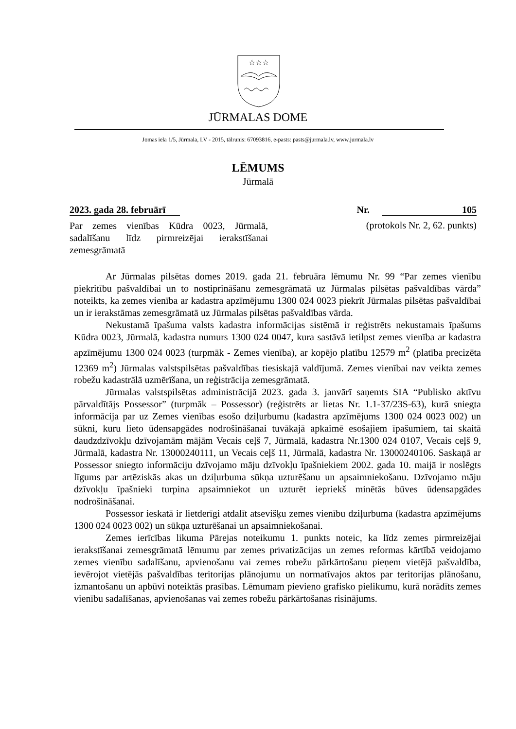☆☆☆
JŪRMALAS DOME
Jomas iela 1/5, Jūrmala, LV - 2015, tālrunis: 67093816, e-pasts: pasts@jurmala.lv, www.jurmala.lv
LĒMUMS
Jūrmalā
2023. gada 28. februārī Nr. 105
Par zemes vienības Kūdra 0023, Jūrmalā, sadalīšanu līdz pirmreizējai ierakstīšanai zemesgrāmatā
(protokols Nr. 2, 62. punkts)
Ar Jūrmalas pilsētas domes 2019. gada 21. februāra lēmumu Nr. 99 “Par zemes vienību piekritību pašvaldībai un to nostiprināšanu zemesgrāmatā uz Jūrmalas pilsētas pašvaldības vārda” noteikts, ka zemes vienība ar kadastra apzīmējumu 1300 024 0023 piekrīt Jūrmalas pilsētas pašvaldībai un ir ierakstāmas zemesgrāmatā uz Jūrmalas pilsētas pašvaldības vārda.
Nekustamā īpašuma valsts kadastra informācijas sistēmā ir reģistrēts nekustamais īpašums Kūdra 0023, Jūrmalā, kadastra numurs 1300 024 0047, kura sastāvā ietilpst zemes vienība ar kadastra apzīmējumu 1300 024 0023 (turpmāk - Zemes vienība), ar kopējo platību 12579 m<sup>2</sup> (platība precizēta 12369 m<sup>2</sup>) Jūrmalas valstspilsētas pašvaldības tiesiskajā valdījumā. Zemes vienībai nav veikta zemes robežu kadastrālā uzmērīšana, un reģistrācija zemesgrāmatā.
Jūrmalas valstspilsētas administrācijā 2023. gada 3. janvārī saņemts SIA “Publisko aktīvu pārvaldītājs Possessor” (turpmāk – Possessor) (reģistrēts ar lietas Nr. 1.1-37/23S-63), kurā sniegta informācija par uz Zemes vienības esošo dziļurbumu (kadastra apzīmējums 1300 024 0023 002) un sūkni, kuru lieto ūdensapgādes nodrošināšanai tuvākajā apkaimē esošajiem īpašumiem, tai skaitā daudzdzīvokļu dzīvojamām mājām Vecais ceļš 7, Jūrmalā, kadastra Nr.1300 024 0107, Vecais ceļš 9, Jūrmalā, kadastra Nr. 13000240111, un Vecais ceļš 11, Jūrmalā, kadastra Nr. 13000240106. Saskaņā ar Possessor sniegto informāciju dzīvojamo māju dzīvokļu īpašniekiem 2002. gada 10. maijā ir noslēgts līgums par artēziskās akas un dziļurbuma sūkņa uzturēšanu un apsaimniekošanu. Dzīvojamo māju dzīvokļu īpašnieki turpina apsaimniekot un uzturēt iepriekš minētās būves ūdensapgādes nodrošināšanai.
Possessor ieskatā ir lietderīgi atdalīt atsevišķu zemes vienību dziļurbuma (kadastra apzīmējums 1300 024 0023 002) un sūkņa uzturēšanai un apsaimniekošanai.
Zemes ierīcības likuma Pārejas noteikumu 1. punkts noteic, ka līdz zemes pirmreizējai ierakstīšanai zemesgrāmatā lēmumu par zemes privatizācijas un zemes reformas kārtībā veidojamo zemes vienību sadalīšanu, apvienošanu vai zemes robežu pārkārtošanu pieņem vietējā pašvaldība, ievērojot vietējās pašvaldības teritorijas plānojumu un normatīvajos aktos par teritorijas plānošanu, izmantošanu un apbūvi noteiktās prasības. Lēmumam pievieno grafisko pielikumu, kurā norādīts zemes vienību sadalīšanas, apvienošanas vai zemes robežu pārkārtošanas risinājums.